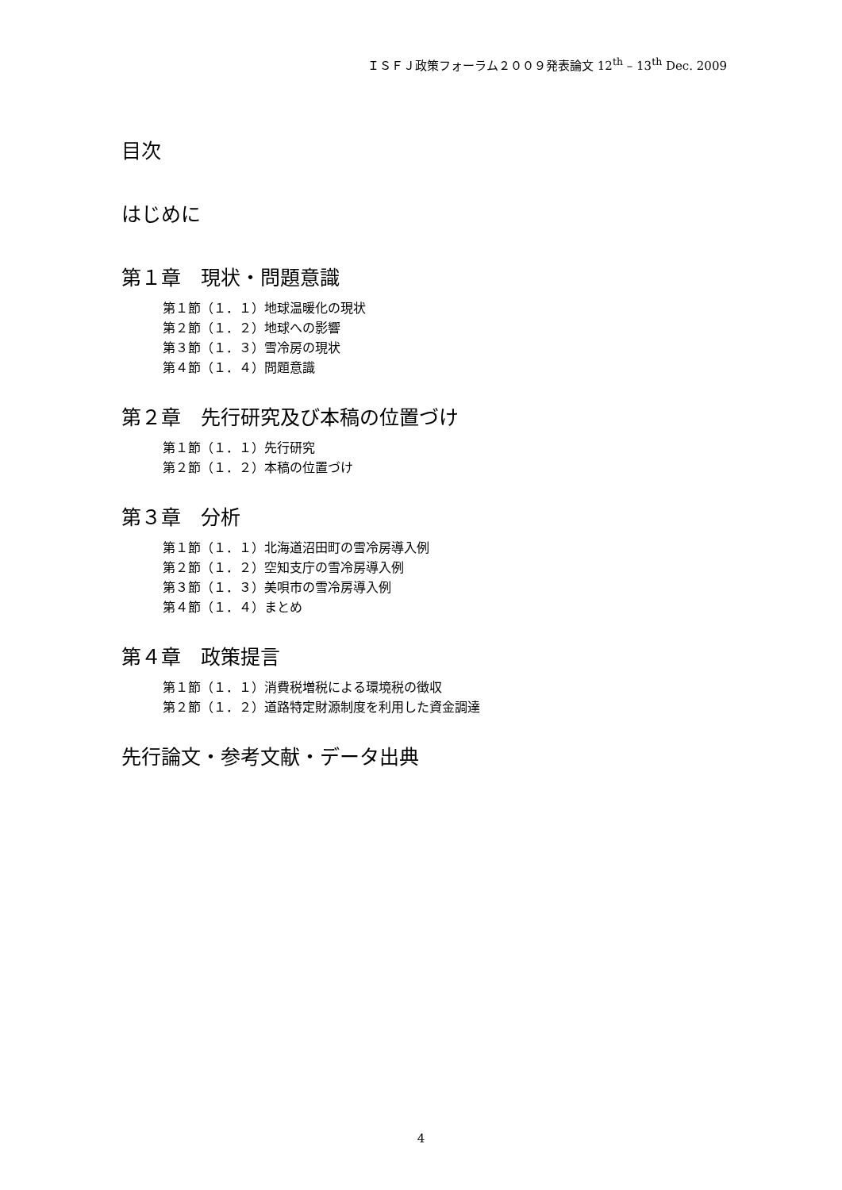ＩＳＦＪ政策フォーラム２００９発表論文 12<sup>th</sup> – 13<sup>th</sup> Dec. 2009
目次
はじめに
第１章　現状・問題意識
第１節（１．１）地球温暖化の現状
第２節（１．２）地球への影響
第３節（１．３）雪冷房の現状
第４節（１．４）問題意識
第２章　先行研究及び本稿の位置づけ
第１節（１．１）先行研究
第２節（１．２）本稿の位置づけ
第３章　分析
第１節（１．１）北海道沼田町の雪冷房導入例
第２節（１．２）空知支庁の雪冷房導入例
第３節（１．３）美唄市の雪冷房導入例
第４節（１．４）まとめ
第４章　政策提言
第１節（１．１）消費税増税による環境税の徴収
第２節（１．２）道路特定財源制度を利用した資金調達
先行論文・参考文献・データ出典
4